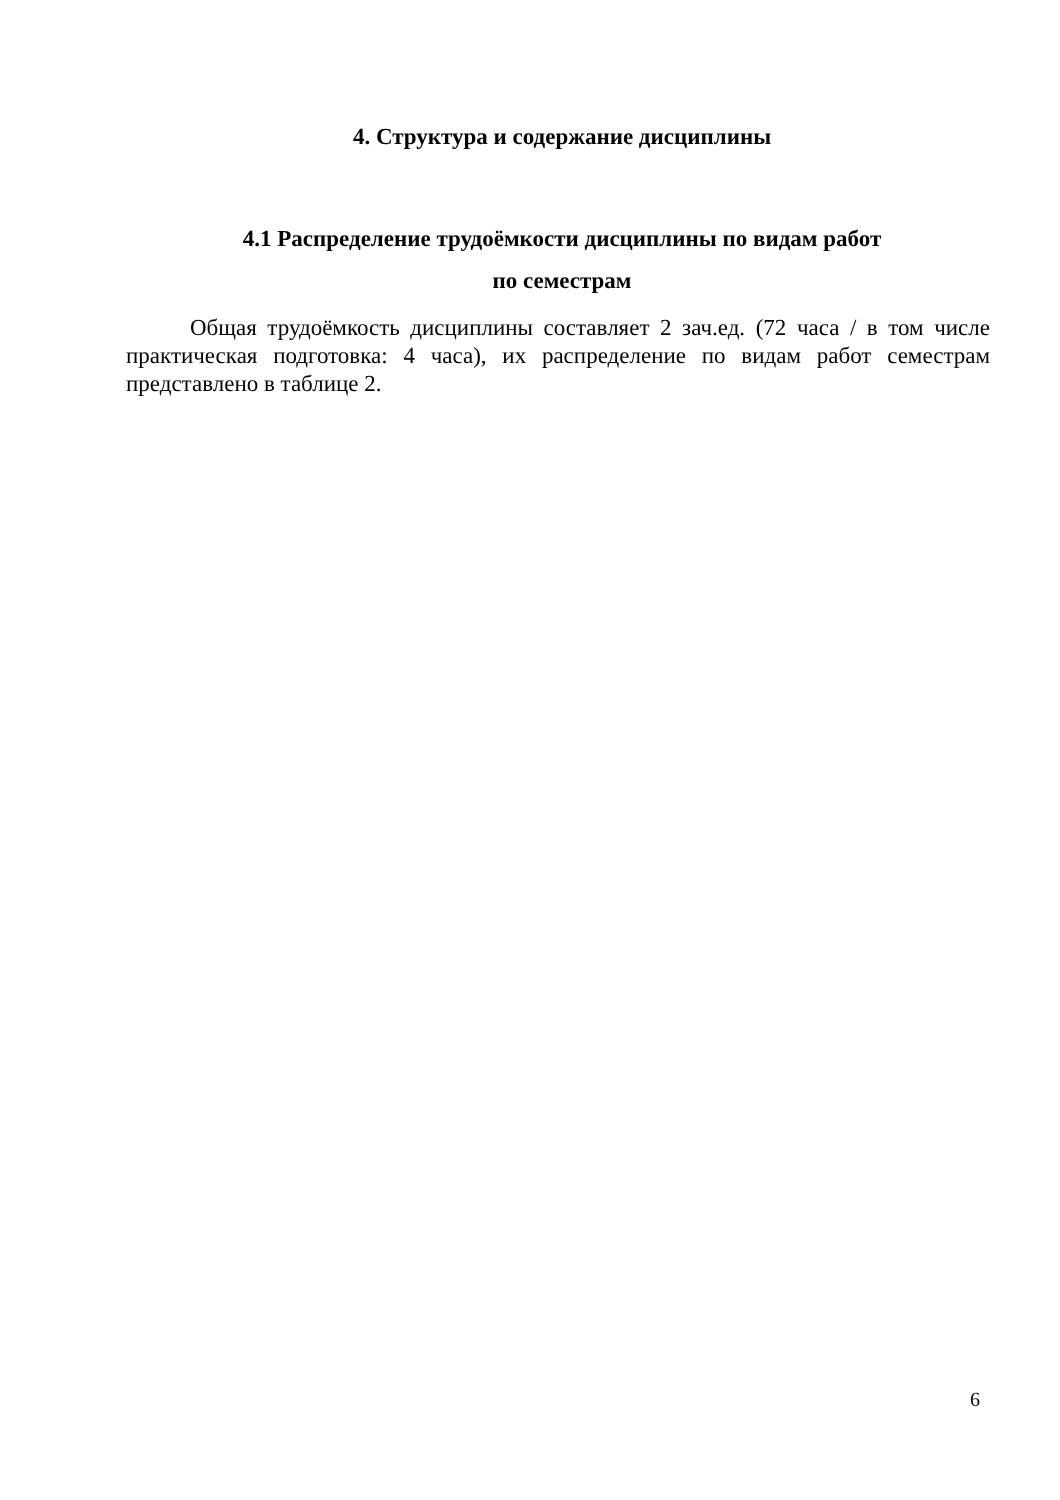4. Структура и содержание дисциплины
4.1 Распределение трудоёмкости дисциплины по видам работ
по семестрам
Общая трудоёмкость дисциплины составляет 2 зач.ед. (72 часа / в том числе практическая подготовка: 4 часа), их распределение по видам работ семестрам представлено в таблице 2.
6